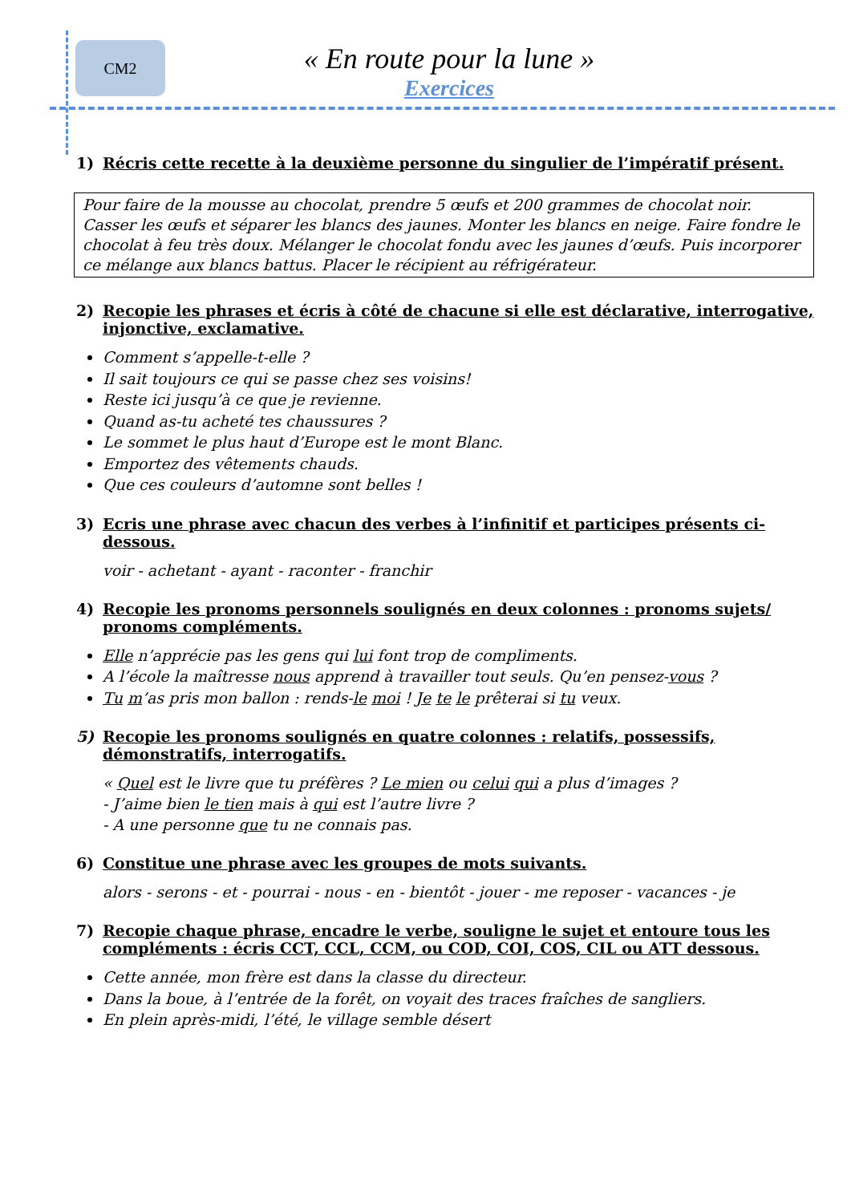CM2 « En route pour la lune »
Exercices
1) Récris cette recette à la deuxième personne du singulier de l’impératif présent.
Pour faire de la mousse au chocolat, prendre 5 œufs et 200 grammes de chocolat noir. Casser les œufs et séparer les blancs des jaunes. Monter les blancs en neige. Faire fondre le chocolat à feu très doux. Mélanger le chocolat fondu avec les jaunes d’œufs. Puis incorporer ce mélange aux blancs battus. Placer le récipient au réfrigérateur.
2) Recopie les phrases et écris à côté de chacune si elle est déclarative, interrogative, injonctive, exclamative.
Comment s’appelle-t-elle ?
Il sait toujours ce qui se passe chez ses voisins!
Reste ici jusqu’à ce que je revienne.
Quand as-tu acheté tes chaussures ?
Le sommet le plus haut d’Europe est le mont Blanc.
Emportez des vêtements chauds.
Que ces couleurs d’automne sont belles !
3) Ecris une phrase avec chacun des verbes à l’infinitif et participes présents ci-dessous.
voir - achetant - ayant - raconter - franchir
4) Recopie les pronoms personnels soulignés en deux colonnes : pronoms sujets/ pronoms compléments.
Elle n’apprécie pas les gens qui lui font trop de compliments.
A l’école la maîtresse nous apprend à travailler tout seuls. Qu’en pensez-vous ?
Tu m’as pris mon ballon : rends-le moi ! Je te le prêterai si tu veux.
5) Recopie les pronoms soulignés en quatre colonnes : relatifs, possessifs, démonstratifs, interrogatifs.
« Quel est le livre que tu préfères ? Le mien ou celui qui a plus d’images ?
- J’aime bien le tien mais à qui est l’autre livre ?
- A une personne que tu ne connais pas.
6) Constitue une phrase avec les groupes de mots suivants.
alors - serons - et - pourrai - nous - en - bientôt - jouer - me reposer - vacances - je
7) Recopie chaque phrase, encadre le verbe, souligne le sujet et entoure tous les compléments : écris CCT, CCL, CCM, ou COD, COI, COS, CIL ou ATT dessous.
Cette année, mon frère est dans la classe du directeur.
Dans la boue, à l’entrée de la forêt, on voyait des traces fraîches de sangliers.
En plein après-midi, l’été, le village semble désert